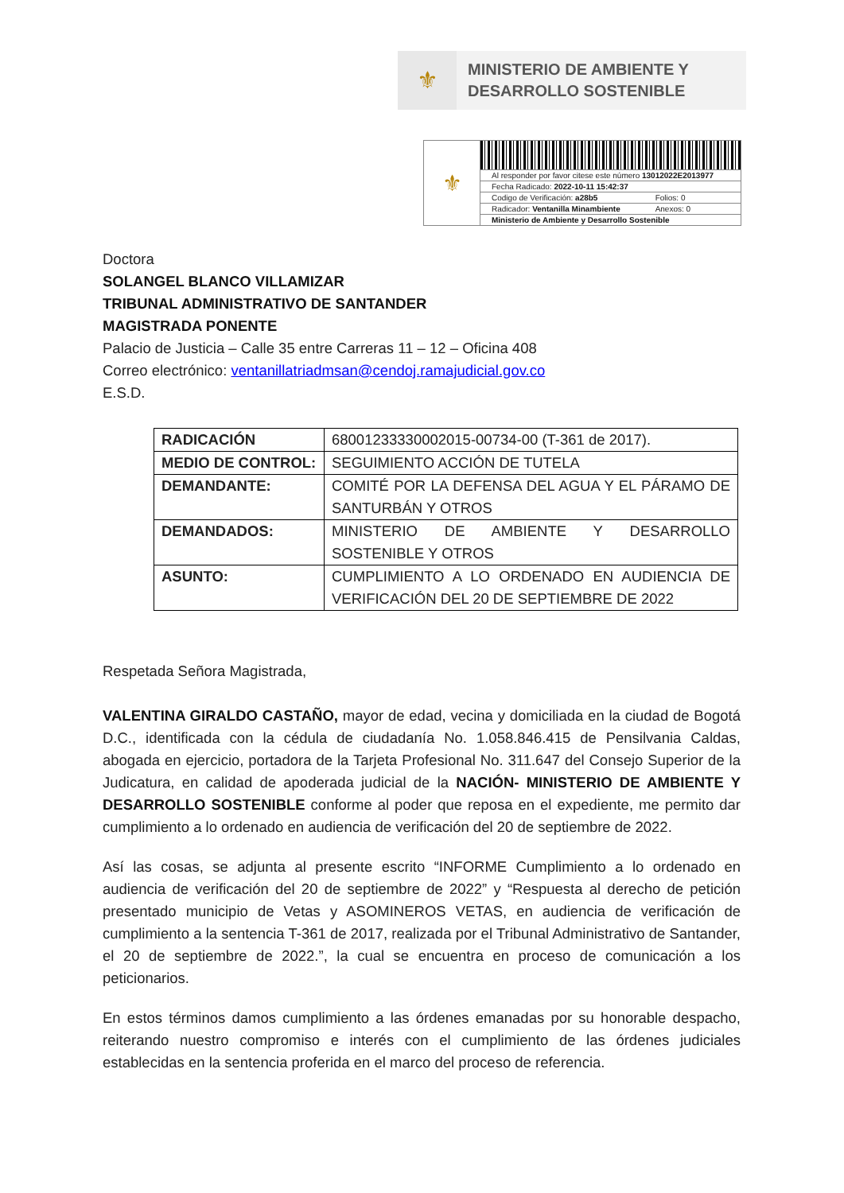⚜
MINISTERIO DE AMBIENTE Y
DESARROLLO SOSTENIBLE
⚜
Al responder por favor citese este número 13012022E2013977
Fecha Radicado: 2022-10-11 15:42:37
Codigo de Verificación: a28b5 Folios: 0
Radicador: Ventanilla Minambiente Anexos: 0
Ministerio de Ambiente y Desarrollo Sostenible
Doctora
SOLANGEL BLANCO VILLAMIZAR
TRIBUNAL ADMINISTRATIVO DE SANTANDER
MAGISTRADA PONENTE
Palacio de Justicia – Calle 35 entre Carreras 11 – 12 – Oficina 408
Correo electrónico: ventanillatriadmsan@cendoj.ramajudicial.gov.co
E.S.D.
| RADICACIÓN | 68001233330002015-00734-00 (T-361 de 2017). |
| MEDIO DE CONTROL: | SEGUIMIENTO ACCIÓN DE TUTELA |
| DEMANDANTE: | COMITÉ POR LA DEFENSA DEL AGUA Y EL PÁRAMO DE SANTURBÁN Y OTROS |
| DEMANDADOS: | MINISTERIO DE AMBIENTE Y DESARROLLO SOSTENIBLE Y OTROS |
| ASUNTO: | CUMPLIMIENTO A LO ORDENADO EN AUDIENCIA DE VERIFICACIÓN DEL 20 DE SEPTIEMBRE DE 2022 |
Respetada Señora Magistrada,
VALENTINA GIRALDO CASTAÑO, mayor de edad, vecina y domiciliada en la ciudad de Bogotá D.C., identificada con la cédula de ciudadanía No. 1.058.846.415 de Pensilvania Caldas, abogada en ejercicio, portadora de la Tarjeta Profesional No. 311.647 del Consejo Superior de la Judicatura, en calidad de apoderada judicial de la NACIÓN- MINISTERIO DE AMBIENTE Y DESARROLLO SOSTENIBLE conforme al poder que reposa en el expediente, me permito dar cumplimiento a lo ordenado en audiencia de verificación del 20 de septiembre de 2022.
Así las cosas, se adjunta al presente escrito “INFORME Cumplimiento a lo ordenado en audiencia de verificación del 20 de septiembre de 2022” y “Respuesta al derecho de petición presentado municipio de Vetas y ASOMINEROS VETAS, en audiencia de verificación de cumplimiento a la sentencia T-361 de 2017, realizada por el Tribunal Administrativo de Santander, el 20 de septiembre de 2022.”, la cual se encuentra en proceso de comunicación a los peticionarios.
En estos términos damos cumplimiento a las órdenes emanadas por su honorable despacho, reiterando nuestro compromiso e interés con el cumplimiento de las órdenes judiciales establecidas en la sentencia proferida en el marco del proceso de referencia.